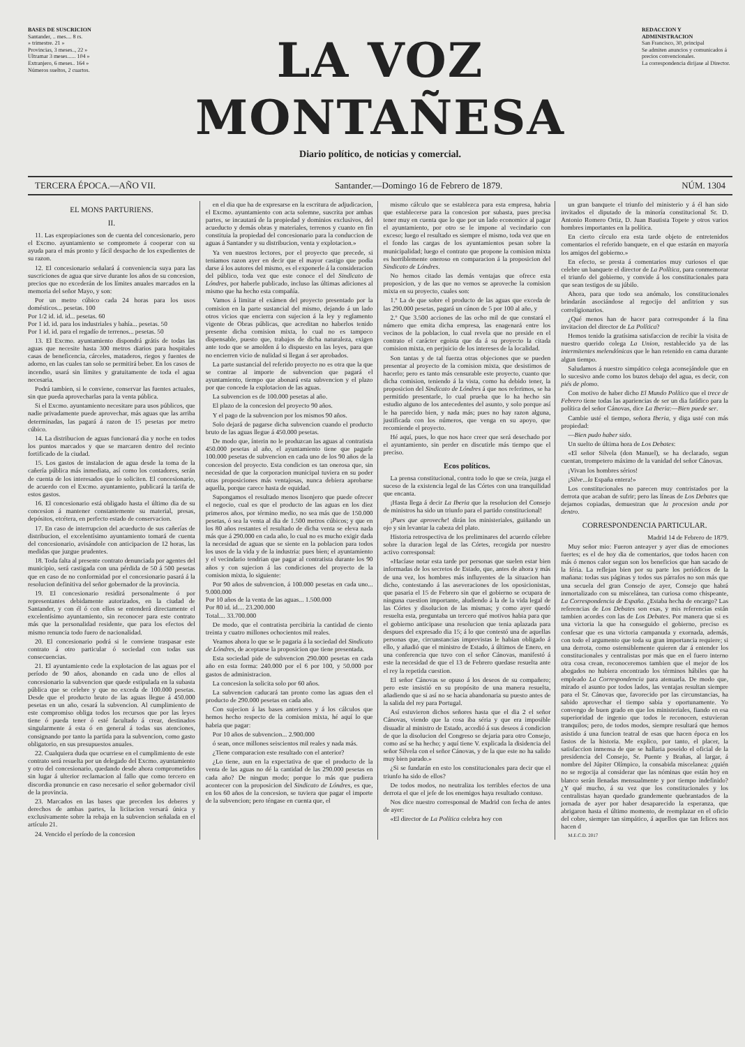BASES DE SUSCRICION
Santander, .. mes.... 8 rs.
» trimestre. 21 »
Provincias, 3 meses.., 22 »
Ultramar 3 meses...... 104 »
Extranjero, 6 meses.. 164 »
Números sueltos, 2 cuartos.
LA VOZ MONTAÑESA
Diario político, de noticias y comercial.
REDACCION Y ADMINISTRACION
San Francisco, 30, principal
Se admiten anuncios y comunicados á precios convencionales.
La correspondencia dirijase al Director.
TERCERA ÉPOCA.—AÑO VII. Santander.—Domingo 16 de Febrero de 1879. NÚM. 1304
EL MONS PARTURIENS.
II.
11. Las expropiaciones son de cuenta del concesionario, pero el Excmo. ayuntamiento se compromete á cooperar con su ayuda para el más pronto y fácil despacho de los expedientes de su razon.
12. El concesionario señalará á conveniencia suya para las suscriciones de agua que sirve durante los años de su concesion, precios que no excederán de los límites anuales marcados en la memoria del señor Mayo, y son:
Por un metro cúbico cada 24 horas para los usos domésticos... pesetas. 100
Por 1/2 id. id. id... pesetas. 60
Por 1 id. id. para los industriales y bahía... pesetas. 50
Por 1 id. id. para el regadío de terrenos... pesetas. 50
13. El Excmo. ayuntamiento dispondrá grátis de todas las aguas que necesite hasta 300 metros diarios para hospitales casas de beneficencia, cárceles, mataderos, riegos y fuentes de adorno, en las cuales tan solo se permitirá beber. En los casos de incendio, usará sin límites y gratuitamente de toda el agua necesaria.
Podrá tambien, si le conviene, conservar las fuentes actuales, sin que pueda aprovecharlas para la venta pública.
Si el Excmo. ayuntamiento necesitare para usos públicos, que nadie privadamente puede aprovechar, más aguas que las arriba determinadas, las pagará á razon de 15 pesetas por metro cúbico.
14. La distribucion de aguas funcionará dia y noche en todos los puntos marcados y que se marcaren dentro del recinto fortificado de la ciudad.
15. Los gastos de instalacion de agua desde la toma de la cañería pública más inmediata, así como los contadores, serán de cuenta de los interesados que lo soliciten. El concesionario, de acuerdo con el Excmo. ayuntamiento, publicará la tarifa de estos gastos.
16. El concesionario está obligado hasta el último dia de su concesion á mantener constantemente su material, presas, depósitos, etcétera, en perfecto estado de conservacion.
17. En caso de interrupcion del acueducto de sus cañerías de distribucion, el excelentísimo ayuntamiento tomará de cuenta del concesionario, avisándole con anticipacion de 12 horas, las medidas que juzgue prudentes.
18. Toda falta al presente contrato denunciada por agentes del municipio, será castigada con una pérdida de 50 á 500 pesetas que en caso de no conformidad por el concesionario pasará á la resolucion definitiva del señor gobernador de la provincia.
19. El concesionario residirá personalmente ó por representantes debidamente autorizados, en la ciudad de Santander, y con él ó con ellos se entenderá directamente el excelentísimo ayuntamiento, sin reconocer para este contrato más que la personalidad residente, que para los efectos del mismo renuncia todo fuero de nacionalidad.
20. El concesionario podrá si le conviene traspasar este contrato á otro particular ó sociedad con todas sus consecuencias.
21. El ayuntamiento cede la explotacion de las aguas por el período de 90 años, abonando en cada uno de ellos al concesionario la subvencion que quede estipulada en la subasta pública que se celebre y que no exceda de 100.000 pesetas. Desde que el producto bruto de las aguas llegue á 450.000 pesetas en un año, cesará la subvencion. Al cumplimiento de este compromiso obliga todos los recursos que por las leyes tiene ó pueda tener ó esté facultado á crear, destinados singularmente á esta ó en general á todas sus atenciones, consignando por tanto la partida para la subvencion, como gasto obligatorio, en sus presupuestos anuales.
22. Cualquiera duda que ocurriese en el cumplimiento de este contrato será resuelta por un delegado del Excmo. ayuntamiento y otro del concesionario, quedando desde ahora comprometidos sin lugar á ulterior reclamacion al fallo que como tercero en discordia pronuncie en caso necesario el señor gobernador civil de la provincia.
23. Marcados en las bases que preceden los deberes y derechos de ambas partes, la licitacion versará única y exclusivamente sobre la rebaja en la subvencion señalada en el artículo 21.
24. Vencido el período de la concesion
en el dia que ha de expresarse en la escritura de adjudicacion, el Excmo. ayuntamiento con acta solemne, suscrita por ambas partes, se incautará de la propiedad y dominios exclusivos, del acueducto y demás obras y materiales, terrenos y cuanto en fin constituia la propiedad del concesionario para la conduccion de aguas á Santander y su distribucion, venta y explotacion.»
Ya ven nuestros lectores, por el proyecto que precede, si teniamos razon ayer en decir que el mayor castigo que podia darse á los autores del mismo, es el exponerle á la consideracion del público, toda vez que este conoce el del Sindicato de Lóndres, por haberle publicado, incluso las últimas adiciones al mismo que ha hecho esta compañía.
Vamos á limitar el exámen del proyecto presentado por la comision en la parte sustancial del mismo, dejando á un lado otros vicios que encierra con sujecion á la ley y reglamento vigente de Obras públicas, que acreditan no haberlos tenido presente dicha comision mixta, lo cual no es tampoco dispensable, puesto que, trabajos de dicha naturaleza, exigen ante todo que se amolden á lo dispuesto en las leyes, para que no encierren vicio de nulidad si llegan á ser aprobados.
La parte sustancial del referido proyecto no es otra que la que se contrae al importe de subvencion que pagará el ayuntamiento, tiempo que abonará esta subvencion y el plazo por que concede la explotacion de las aguas.
La subvencion es de 100.000 pesetas al año.
El plazo de la concesion del proyecto 90 años.
Y el pago de la subvencion por los mismos 90 años.
Solo dejará de pagarse dicha subvencion cuando el producto bruto de las aguas llegue á 450.000 pesetas.
De modo que, ínterin no le produzcan las aguas al contratista 450.000 pesetas al año, el ayuntamiento tiene que pagarle 100.000 pesetas de subvencion en cada uno de los 90 años de la concesion del proyecto. Esta condicion es tan onerosa que, sin necesidad de que la corporacion municipal tuviera en su poder otras proposiciones más ventajosas, nunca debiera aprobarse aquella, porque carece hasta de equidad.
Supongamos el resultado menos lisonjero que puede ofrecer el negocio, cual es que el producto de las aguas en los diez primeros años, por término medio, no sea más que de 150.000 pesetas, ó sea la venta al dia de 1.500 metros cúbicos; y que en los 80 años restantes el resultado de dicha venta se eleva nada más que á 290.000 en cada año, lo cual no es mucho exigir dada la necesidad de aguas que se siente en la poblacion para todos los usos de la vida y de la industria: pues bien; el ayuntamiento y el vecindario tendrian que pagar al contratista durante los 90 años y con sujecion á las condiciones del proyecto de la comision mixta, lo siguiente:
Por 90 años de subvencion, á 100.000 pesetas en cada uno... 9.000.000
Por 10 años de la venta de las aguas... 1.500.000
Por 80 id. id.... 23.200.000
Total.... 33.700.000
De modo, que el contratista percibiria la cantidad de ciento treinta y cuatro millones ochocientos mil reales.
Veamos ahora lo que se le pagaria á la sociedad del Sindicato de Lóndres, de aceptarse la proposicion que tiene presentada.
Esta sociedad pide de subvencion 290.000 pesetas en cada año en esta forma: 240.000 por el 6 por 100, y 50.000 por gastos de administracion.
La concesion la solicita solo por 60 años.
La subvencion caducará tan pronto como las aguas den el producto de 290.000 pesetas en cada año.
Con sujecion á las bases anteriores y á los cálculos que hemos hecho respecto de la comision mixta, hé aquí lo que habria que pagar:
Por 10 años de subvencion... 2.900.000
ó sean, once millones seiscientos mil reales y nada más.
¿Tiene comparacion este resultado con el anterior?
¿Lo tiene, aun en la expectativa de que el producto de la venta de las aguas no dé la cantidad de las 290.000 pesetas en cada año? De ningun modo; porque lo más que pudiera acontecer con la proposicion del Sindicato de Lóndres, es que, en los 60 años de la concesion, se tuviera que pagar el importe de la subvencion; pero téngase en cuenta que, el
mismo cálculo que se establezca para esta empresa, habria que establecerse para la concesion por subasta, pues precisa tener muy en cuenta que lo que por un lado economice al pagar el ayuntamiento, por otro se le impone al vecindario con exceso; luego el resultado es siempre el mismo, toda vez que en el fondo las cargas de los ayuntamientos pesan sobre la municipalidad; luego el contrato que propone la comision mixta es horriblemente oneroso en comparacion á la proposicion del Sindicato de Lóndres.
No hemos citado las demás ventajas que ofrece esta proposicion, y de las que no vemos se aproveche la comision mixta en su proyecto, cuales son:
1.º La de que sobre el producto de las aguas que exceda de las 290.000 pesetas, pagará un cánon de 5 por 100 al año, y
2.º Que 3.500 acciones de las ocho mil de que constará el número que emita dicha empresa, las enagenará entre los vecinos de la poblacion, lo cual revela que no preside en el contrato el carácter egoista que da á su proyecto la citada comision mixta, en perjuicio de los intereses de la localidad.
Son tantas y de tal fuerza otras objeciones que se pueden presentar al proyecto de la comision mixta, que desistimos de hacerlo; pero es tanto más censurable este proyecto, cuanto que dicha comision, teniendo á la vista, como ha debido tener, la proposicion del Sindicato de Lóndres á que nos referimos, se ha permitido presentarle, lo cual prueba que lo ha hecho sin estudio alguno de los antecedentes del asunto, y solo porque así le ha parecido bien, y nada más; pues no hay razon alguna, justificada con los números, que venga en su apoyo, que recomiende el proyecto.
Hé aquí, pues, lo que nos hace creer que será desechado por el ayuntamiento, sin perder en discutirle más tiempo que el preciso.
Ecos políticos.
La prensa constitucional, contra todo lo que se creia, juzga el suceso de la existencia legal de las Córtes con una tranquilidad que encanta.
¡Hasta llega á decir La Iberia que la resolucion del Consejo de ministros ha sido un triunfo para el partido constitucional!
¡Pues que aproveche! dirán los ministeriales, guiñando un ojo y sin levantar la cabeza del plato.
Historia retrospectiva de los preliminares del acuerdo célebre sobre la duracion legal de las Córtes, recogida por nuestro activo corresponsal:
«Hacíase notar esta tarde por personas que suelen estar bien informadas de los secretos de Estado, que, antes de ahora y más de una vez, los hombres más influyentes de la situacion han dicho, contestando á las aseveraciones de los oposicionistas, que pasaria el 15 de Febrero sin que el gobierno se ocupara de ninguna cuestion importante, aludiendo á la de la vida legal de las Córtes y disolucion de las mismas; y como ayer quedó resuelta esta, preguntaba un tercero qué motivos habia para que el gobierno anticipase una resolucion que tenia aplazada para despues del expresado dia 15; á lo que contestó una de aquellas personas que, circunstancias imprevistas le habian obligado á ello, y añadió que el ministro de Estado, á últimos de Enero, en una conferencia que tuvo con el señor Cánovas, manifestó á este la necesidad de que el 13 de Febrero quedase resuelta ante el rey la repetida cuestion.
El señor Cánovas se opuso á los deseos de su compañero; pero este insistió en su propósito de una manera resuelta, añadiendo que si así no se hacia abandonaria su puesto antes de la salida del rey para Portugal.
Así estuvieron dichos señores hasta que el dia 2 el señor Cánovas, viendo que la cosa iba séria y que era imposible disuadir al ministro de Estado, accedió á sus deseos á condicion de que la disolucion del Congreso se dejaria para otro Consejo, como así se ha hecho; y aquí tiene V. explicada la disidencia del señor Silvela con el señor Cánovas, y de la que este no ha salido muy bien parado.»
¿Si se fundarán en esto los constitucionales para decir que el triunfo ha sido de ellos?
De todos modos, no neutraliza los terribles efectos de una derrota el que el jefe de los enemigos haya resultado contuso.
Nos dice nuestro corresponsal de Madrid con fecha de antes de ayer:
«El director de La Política celebra hoy con
un gran banquete el triunfo del ministerio y á él han sido invitados el diputado de la minoría constitucional Sr. D. Antonio Romero Ortiz, D. Juan Bautista Topete y otros varios hombres importantes en la política.
En cierto círculo era esta tarde objeto de entretenidos comentarios el referido banquete, en el que estarán en mayoría los amigos del gobierno.»
En efecto, se presta á comentarios muy curiosos el que celebre un banquete el director de La Política, para conmemorar el triunfo del gobierno, y convide á los constitucionales para que sean testigos de su júbilo.
Ahora, para que todo sea anómalo, los constitucionales brindarán asociándose al regocijo del anfitrion y sus correligionarios.
¿Qué menos han de hacer para corresponder á la fina invitacion del director de La Política?
Hemos tenido la gratísima satisfaccion de recibir la visita de nuestro querido colega La Union, restablecido ya de las intermitentes melendónicas que le han retenido en cama durante algun tiempo.
Saludamos á nuestro simpático colega aconsejándole que en lo sucesivo ande como los buzos debajo del agua, es decir, con piés de plomo.
Con motivo de haber dicho El Mundo Político que el trece de Febrero tiene todas las apariencias de ser un dia fatídico para la política del señor Cánovas, dice La Iberia:—Bien puede ser.
Cambie usté el tiempo, señora Iberia, y diga usté con más propiedad:
—Bien pudo haber sido.
Un suelto de última hora de Los Debates:
«El señor Silvela (don Manuel), se ha declarado, segun cuentan, trompetero máximo de la vanidad del señor Cánovas.
¡Vivan los hombres sérios!
¡Silve...la España entera!»
Los constitucionales no parecen muy contristados por la derrota que acaban de sufrir; pero las líneas de Los Debates que dejamos copiadas, demuestran que la procesion anda por dentro.
CORRESPONDENCIA PARTICULAR.
Madrid 14 de Febrero de 1879.
Muy señor mio: Fueron anteayer y ayer dias de emociones fuertes; es el de hoy dia de comentarios, que todos hacen con más ó menos calor segun son los beneficios que han sacado de la féria. La reflejan bien por su parte los periódicos de la mañana: todas sus páginas y todos sus párrafos no son más que una secuela del gran Consejo de ayer, Consejo que habrá inmortalizado con su miscelánea, tan curiosa como chispeante, La Correspondencia de España. ¿Estaba hecha de encargo? Las referencias de Los Debates son esas, y mis referencias están tambien acordes con las de Los Debates. Por manera que si es una victoria la que ha conseguido el gobierno, preciso es confesar que es una victoria campanuda y exornada, además, con todo el argumento que toda su gran importancia requiere; si una derrota, como ostensiblemente quieren dar á entender los constitucionales y centralistas por más que en el fuero interno otra cosa crean, reconoceremos tambien que el mejor de los abogados no hubiera encontrado los términos hábiles que ha empleado La Correspondencia para atenuarla. De modo que, mirado el asunto por todos lados, las ventajas resultan siempre para el Sr. Cánovas que, favorecido por las circunstancias, ha sabido aprovechar el tiempo sabia y oportunamente. Yo convengo de buen grado en que los ministeriales, fiando en esa superioridad de ingenio que todos le reconocen, estuvieran tranquilos; pero, de todos modos, siempre resultará que hemos asistido á una funcion teatral de esas que hacen época en los fastos de la historia. Me explico, por tanto, el placer, la satisfaccion inmensa de que se hallaria poseido el oficial de la presidencia del Consejo, Sr. Puente y Brañas, al largar, á nombre del Júpiter Olímpico, la consabida miscelanea: ¿quién no se regocija al considerar que las nóminas que están hoy en blanco serán llenadas mensualmente y por tiempo indefinido? ¿Y qué mucho, á su vez que los constitucionales y los centralistas hayan quedado grandemente quebrantados de la jornada de ayer por haber desaparecido la esperanza, que abrigaron hasta el último momento, de reemplazar en el oficio del cobre, siempre tan simpático, á aquellos que tan felices nos hacen d
M.E.C.D. 2017